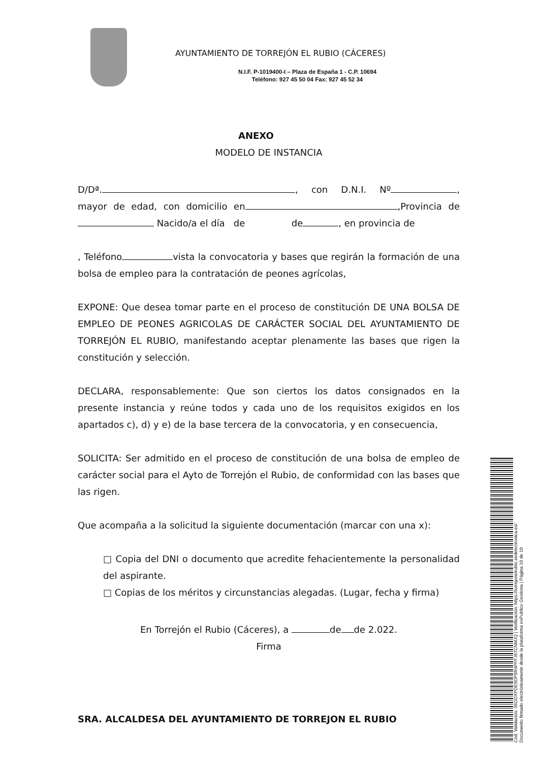AYUNTAMIENTO DE TORREJÓN EL RUBIO (CÁCERES)
N.I.F. P-1019400-I – Plaza de España 1 - C.P. 10694
Teléfono: 927 45 50 04 Fax: 927 45 52 34
ANEXO
MODELO DE INSTANCIA
D/Dª. , con D.N.I. Nº , mayor de edad, con domicilio en ,Provincia de Nacido/a el día de de , en provincia de
, Teléfono vista la convocatoria y bases que regirán la formación de una bolsa de empleo para la contratación de peones agrícolas,
EXPONE: Que desea tomar parte en el proceso de constitución DE UNA BOLSA DE EMPLEO DE PEONES AGRICOLAS DE CARÁCTER SOCIAL DEL AYUNTAMIENTO DE TORREJÓN EL RUBIO, manifestando aceptar plenamente las bases que rigen la constitución y selección.
DECLARA, responsablemente: Que son ciertos los datos consignados en la presente instancia y reúne todos y cada uno de los requisitos exigidos en los apartados c), d) y e) de la base tercera de la convocatoria, y en consecuencia,
SOLICITA: Ser admitido en el proceso de constitución de una bolsa de empleo de carácter social para el Ayto de Torrejón el Rubio, de conformidad con las bases que las rigen.
Que acompaña a la solicitud la siguiente documentación (marcar con una x):
□ Copia del DNI o documento que acredite fehacientemente la personalidad del aspirante.
□ Copias de los méritos y circunstancias alegadas. (Lugar, fecha y firma)
En Torrejón el Rubio (Cáceres), a de de 2.022.
Firma
SRA. ALCALDESA DEL AYUNTAMIENTO DE TORREJON EL RUBIO
Cód. Validación: 36GDXPDE9DP9R4PFFJ67CNMJQ | Verificación: https://torrejonelrubio.sedelectronica.es/
Documento firmado electrónicamente desde la plataforma esPublico Gestiona | Página 10 de 10